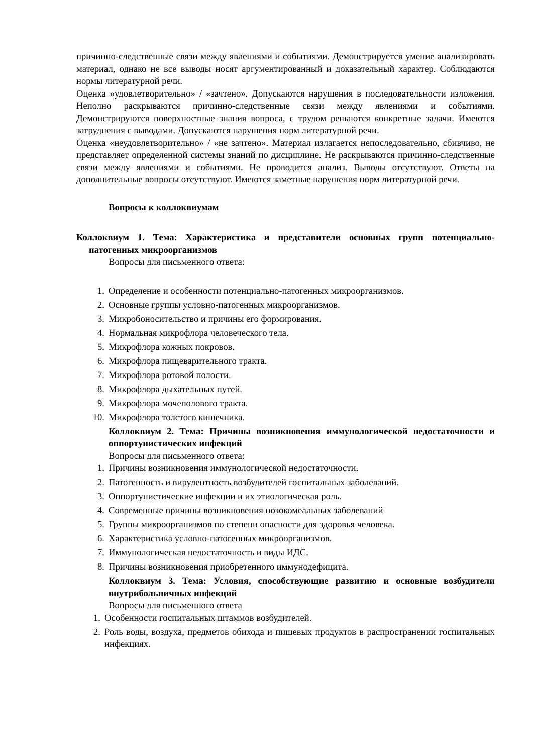причинно-следственные связи между явлениями и событиями. Демонстрируется умение анализировать материал, однако не все выводы носят аргументированный и доказательный характер. Соблюдаются нормы литературной речи.
Оценка «удовлетворительно» / «зачтено». Допускаются нарушения в последовательности изложения. Неполно раскрываются причинно-следственные связи между явлениями и событиями. Демонстрируются поверхностные знания вопроса, с трудом решаются конкретные задачи. Имеются затруднения с выводами. Допускаются нарушения норм литературной речи.
Оценка «неудовлетворительно» / «не зачтено». Материал излагается непоследовательно, сбивчиво, не представляет определенной системы знаний по дисциплине. Не раскрываются причинно-следственные связи между явлениями и событиями. Не проводится анализ. Выводы отсутствуют. Ответы на дополнительные вопросы отсутствуют. Имеются заметные нарушения норм литературной речи.
Вопросы к коллоквиумам
Коллоквиум 1. Тема: Характеристика и представители основных групп потенциально-патогенных микроорганизмов
Вопросы для письменного ответа:
1. Определение и особенности потенциально-патогенных микроорганизмов.
2. Основные группы условно-патогенных микроорганизмов.
3. Микробоносительство и причины его формирования.
4. Нормальная микрофлора человеческого тела.
5. Микрофлора кожных покровов.
6. Микрофлора пищеварительного тракта.
7. Микрофлора ротовой полости.
8. Микрофлора дыхательных путей.
9. Микрофлора мочеполового тракта.
10. Микрофлора толстого кишечника.
Коллоквиум 2. Тема: Причины возникновения иммунологической недостаточности и оппортунистических инфекций
Вопросы для письменного ответа:
1. Причины возникновения иммунологической недостаточности.
2. Патогенность и вирулентность возбудителей госпитальных заболеваний.
3. Оппортунистические инфекции и их этиологическая роль.
4. Современные причины возникновения нозокомеальных заболеваний
5. Группы микроорганизмов по степени опасности для здоровья человека.
6. Характеристика условно-патогенных микроорганизмов.
7. Иммунологическая недостаточность и виды ИДС.
8. Причины возникновения приобретенного иммунодефицита.
Коллоквиум 3. Тема: Условия, способствующие развитию и основные возбудители внутрибольничных инфекций
Вопросы для письменного ответа
1. Особенности госпитальных штаммов возбудителей.
2. Роль воды, воздуха, предметов обихода и пищевых продуктов в распространении госпитальных инфекциях.